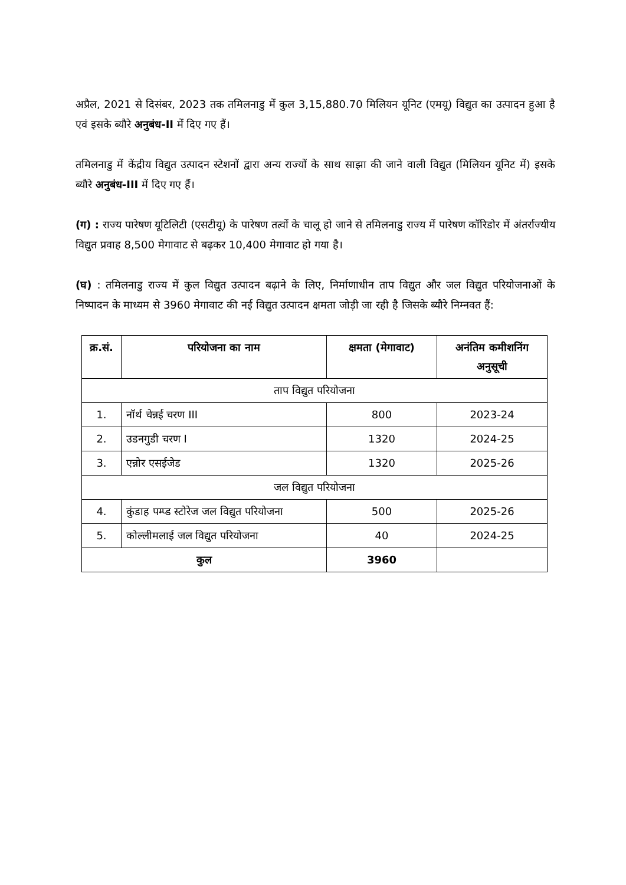अप्रैल, 2021 से दिसंबर, 2023 तक तमिलनाडु में कुल 3,15,880.70 मिलियन यूनिट (एमयू) विद्युत का उत्पादन हुआ है एवं इसके ब्यौरे अनुबंध-II में दिए गए हैं।
तमिलनाडु में केंद्रीय विद्युत उत्पादन स्टेशनों द्वारा अन्य राज्यों के साथ साझा की जाने वाली विद्युत (मिलियन यूनिट में) इसके ब्यौरे अनुबंध-III में दिए गए हैं।
(ग) : राज्य पारेषण यूटिलिटी (एसटीयू) के पारेषण तत्वों के चालू हो जाने से तमिलनाडु राज्य में पारेषण कॉरिडोर में अंतर्राज्यीय विद्युत प्रवाह 8,500 मेगावाट से बढ़कर 10,400 मेगावाट हो गया है।
(घ) : तमिलनाडु राज्य में कुल विद्युत उत्पादन बढ़ाने के लिए, निर्माणाधीन ताप विद्युत और जल विद्युत परियोजनाओं के निष्पादन के माध्यम से 3960 मेगावाट की नई विद्युत उत्पादन क्षमता जोड़ी जा रही है जिसके ब्यौरे निम्नवत हैं:
| क्र.सं. | परियोजना का नाम | क्षमता (मेगावाट) | अनंतिम कमीशनिंग अनुसूची |
| --- | --- | --- | --- |
| ताप विद्युत परियोजना | | | |
| 1. | नॉर्थ चेन्नई चरण III | 800 | 2023-24 |
| 2. | उडनगुडी चरण I | 1320 | 2024-25 |
| 3. | एन्नोर एसईजेड | 1320 | 2025-26 |
| जल विद्युत परियोजना | | | |
| 4. | कुंडाह पम्प्ड स्टोरेज जल विद्युत परियोजना | 500 | 2025-26 |
| 5. | कोल्लीमलाई जल विद्युत परियोजना | 40 | 2024-25 |
| कुल | | 3960 | |